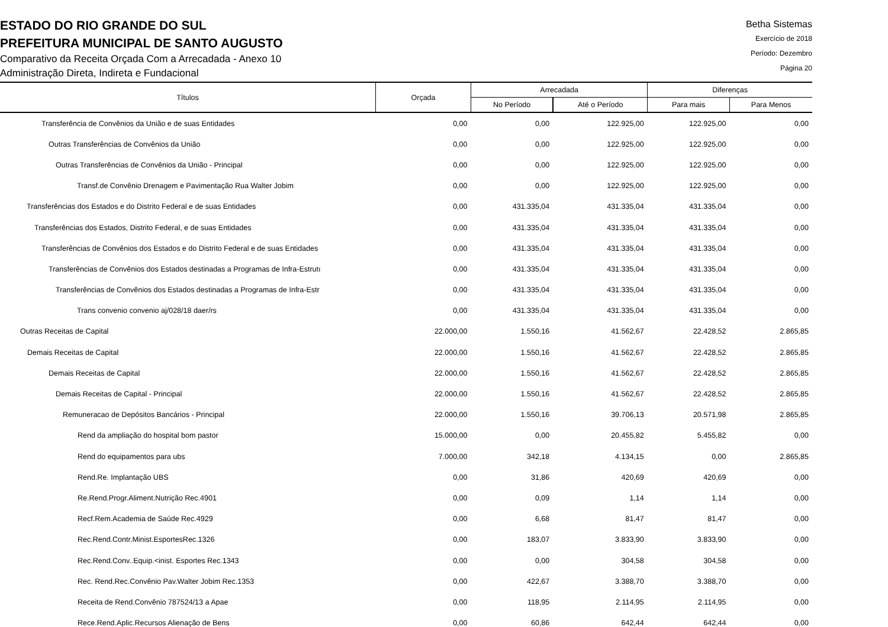ESTADO DO RIO GRANDE DO SUL
PREFEITURA MUNICIPAL DE SANTO AUGUSTO
Comparativo da Receita Orçada Com a Arrecadada - Anexo 10
Administração Direta, Indireta e Fundacional
Betha Sistemas
Exercício de 2018
Período: Dezembro
Página 20
| Títulos | Orçada | Arrecadada | | Diferenças | |
| --- | --- | --- | --- | --- | --- |
| | | No Período | Até o Período | Para mais | Para Menos |
| Transferência de Convênios da União e de suas Entidades | 0,00 | 0,00 | 122.925,00 | 122.925,00 | 0,00 |
| Outras Transferências de Convênios da União | 0,00 | 0,00 | 122.925,00 | 122.925,00 | 0,00 |
| Outras Transferências de Convênios da União - Principal | 0,00 | 0,00 | 122.925,00 | 122.925,00 | 0,00 |
| Transf.de Convênio Drenagem e Pavimentação Rua Walter Jobim | 0,00 | 0,00 | 122.925,00 | 122.925,00 | 0,00 |
| Transferências dos Estados e do Distrito Federal e de suas Entidades | 0,00 | 431.335,04 | 431.335,04 | 431.335,04 | 0,00 |
| Transferências dos Estados, Distrito Federal, e de suas Entidades | 0,00 | 431.335,04 | 431.335,04 | 431.335,04 | 0,00 |
| Transferências de Convênios dos Estados e do Distrito Federal e de suas Entidades | 0,00 | 431.335,04 | 431.335,04 | 431.335,04 | 0,00 |
| Transferências de Convênios dos Estados destinadas a Programas de Infra-Estrutı | 0,00 | 431.335,04 | 431.335,04 | 431.335,04 | 0,00 |
| Transferências de Convênios dos Estados destinadas a Programas de Infra-Estr | 0,00 | 431.335,04 | 431.335,04 | 431.335,04 | 0,00 |
| Trans convenio convenio aj/028/18 daer/rs | 0,00 | 431.335,04 | 431.335,04 | 431.335,04 | 0,00 |
| Outras Receitas de Capital | 22.000,00 | 1.550,16 | 41.562,67 | 22.428,52 | 2.865,85 |
| Demais Receitas de Capital | 22.000,00 | 1.550,16 | 41.562,67 | 22.428,52 | 2.865,85 |
| Demais Receitas de Capital | 22.000,00 | 1.550,16 | 41.562,67 | 22.428,52 | 2.865,85 |
| Demais Receitas de Capital - Principal | 22.000,00 | 1.550,16 | 41.562,67 | 22.428,52 | 2.865,85 |
| Remuneracao de Depósitos Bancários - Principal | 22.000,00 | 1.550,16 | 39.706,13 | 20.571,98 | 2.865,85 |
| Rend da ampliação do hospital bom pastor | 15.000,00 | 0,00 | 20.455,82 | 5.455,82 | 0,00 |
| Rend do equipamentos para ubs | 7.000,00 | 342,18 | 4.134,15 | 0,00 | 2.865,85 |
| Rend.Re. Implantação UBS | 0,00 | 31,86 | 420,69 | 420,69 | 0,00 |
| Re.Rend.Progr.Aliment.Nutrição Rec.4901 | 0,00 | 0,09 | 1,14 | 1,14 | 0,00 |
| Recf.Rem.Academia de Saúde Rec.4929 | 0,00 | 6,68 | 81,47 | 81,47 | 0,00 |
| Rec.Rend.Contr.Minist.EsportesRec.1326 | 0,00 | 183,07 | 3.833,90 | 3.833,90 | 0,00 |
| Rec.Rend.Conv..Equip.<inist. Esportes Rec.1343 | 0,00 | 0,00 | 304,58 | 304,58 | 0,00 |
| Rec. Rend.Rec.Convênio Pav.Walter Jobim Rec.1353 | 0,00 | 422,67 | 3.388,70 | 3.388,70 | 0,00 |
| Receita de Rend.Convênio 787524/13 a Apae | 0,00 | 118,95 | 2.114,95 | 2.114,95 | 0,00 |
| Rece.Rend.Aplic.Recursos Alienação de Bens | 0,00 | 60,86 | 642,44 | 642,44 | 0,00 |